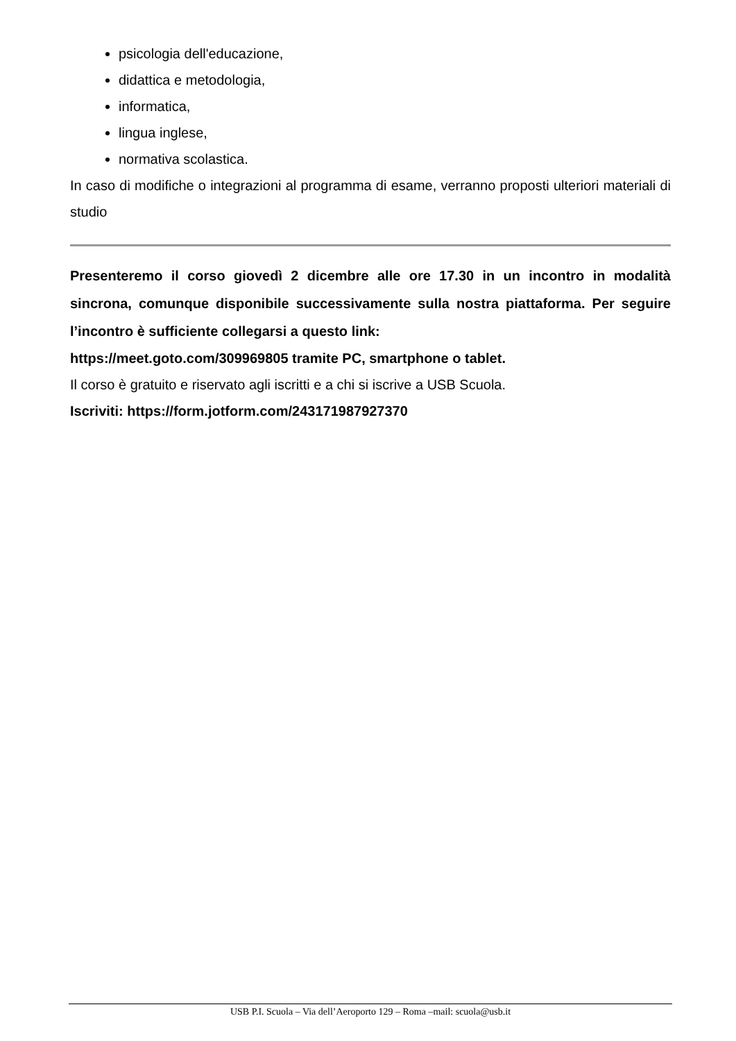psicologia dell'educazione,
didattica e metodologia,
informatica,
lingua inglese,
normativa scolastica.
In caso di modifiche o integrazioni al programma di esame, verranno proposti ulteriori materiali di studio
Presenteremo il corso giovedì 2 dicembre alle ore 17.30 in un incontro in modalità sincrona, comunque disponibile successivamente sulla nostra piattaforma. Per seguire l’incontro è sufficiente collegarsi a questo link:
https://meet.goto.com/309969805 tramite PC, smartphone o tablet.
Il corso è gratuito e riservato agli iscritti e a chi si iscrive a USB Scuola.
Iscriviti: https://form.jotform.com/243171987927370
USB P.I. Scuola – Via dell’Aeroporto 129 – Roma –mail: scuola@usb.it